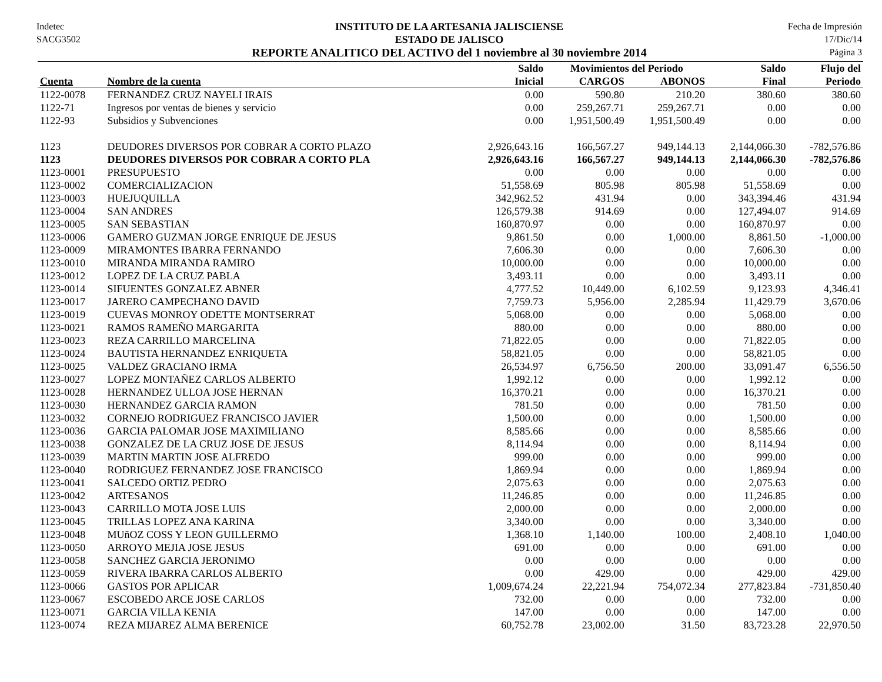Indetec
SACG3502
INSTITUTO DE LA ARTESANIA JALISCIENSE
ESTADO DE JALISCO
REPORTE ANALITICO DEL ACTIVO del 1 noviembre al 30 noviembre 2014
Fecha de Impresión
17/Dic/14
Página 3
| | | Saldo | Movimientos del Periodo | | Saldo | Flujo del |
| --- | --- | --- | --- | --- | --- | --- |
| Cuenta | Nombre de la cuenta | Inicial | CARGOS | ABONOS | Final | Periodo |
| 1122-0078 | FERNANDEZ CRUZ NAYELI IRAIS | 0.00 | 590.80 | 210.20 | 380.60 | 380.60 |
| 1122-71 | Ingresos por ventas de bienes y servicio | 0.00 | 259,267.71 | 259,267.71 | 0.00 | 0.00 |
| 1122-93 | Subsidios y Subvenciones | 0.00 | 1,951,500.49 | 1,951,500.49 | 0.00 | 0.00 |
| 1123 | DEUDORES DIVERSOS POR COBRAR A CORTO PLAZO | 2,926,643.16 | 166,567.27 | 949,144.13 | 2,144,066.30 | -782,576.86 |
| 1123 | DEUDORES DIVERSOS POR COBRAR A CORTO PLA | 2,926,643.16 | 166,567.27 | 949,144.13 | 2,144,066.30 | -782,576.86 |
| 1123-0001 | PRESUPUESTO | 0.00 | 0.00 | 0.00 | 0.00 | 0.00 |
| 1123-0002 | COMERCIALIZACION | 51,558.69 | 805.98 | 805.98 | 51,558.69 | 0.00 |
| 1123-0003 | HUEJUQUILLA | 342,962.52 | 431.94 | 0.00 | 343,394.46 | 431.94 |
| 1123-0004 | SAN ANDRES | 126,579.38 | 914.69 | 0.00 | 127,494.07 | 914.69 |
| 1123-0005 | SAN SEBASTIAN | 160,870.97 | 0.00 | 0.00 | 160,870.97 | 0.00 |
| 1123-0006 | GAMERO GUZMAN JORGE ENRIQUE DE JESUS | 9,861.50 | 0.00 | 1,000.00 | 8,861.50 | -1,000.00 |
| 1123-0009 | MIRAMONTES IBARRA FERNANDO | 7,606.30 | 0.00 | 0.00 | 7,606.30 | 0.00 |
| 1123-0010 | MIRANDA MIRANDA RAMIRO | 10,000.00 | 0.00 | 0.00 | 10,000.00 | 0.00 |
| 1123-0012 | LOPEZ DE LA CRUZ PABLA | 3,493.11 | 0.00 | 0.00 | 3,493.11 | 0.00 |
| 1123-0014 | SIFUENTES GONZALEZ ABNER | 4,777.52 | 10,449.00 | 6,102.59 | 9,123.93 | 4,346.41 |
| 1123-0017 | JARERO CAMPECHANO DAVID | 7,759.73 | 5,956.00 | 2,285.94 | 11,429.79 | 3,670.06 |
| 1123-0019 | CUEVAS MONROY ODETTE MONTSERRAT | 5,068.00 | 0.00 | 0.00 | 5,068.00 | 0.00 |
| 1123-0021 | RAMOS RAMEÑO MARGARITA | 880.00 | 0.00 | 0.00 | 880.00 | 0.00 |
| 1123-0023 | REZA CARRILLO MARCELINA | 71,822.05 | 0.00 | 0.00 | 71,822.05 | 0.00 |
| 1123-0024 | BAUTISTA HERNANDEZ ENRIQUETA | 58,821.05 | 0.00 | 0.00 | 58,821.05 | 0.00 |
| 1123-0025 | VALDEZ GRACIANO IRMA | 26,534.97 | 6,756.50 | 200.00 | 33,091.47 | 6,556.50 |
| 1123-0027 | LOPEZ MONTAÑEZ CARLOS ALBERTO | 1,992.12 | 0.00 | 0.00 | 1,992.12 | 0.00 |
| 1123-0028 | HERNANDEZ ULLOA JOSE HERNAN | 16,370.21 | 0.00 | 0.00 | 16,370.21 | 0.00 |
| 1123-0030 | HERNANDEZ GARCIA RAMON | 781.50 | 0.00 | 0.00 | 781.50 | 0.00 |
| 1123-0032 | CORNEJO RODRIGUEZ FRANCISCO JAVIER | 1,500.00 | 0.00 | 0.00 | 1,500.00 | 0.00 |
| 1123-0036 | GARCIA PALOMAR JOSE MAXIMILIANO | 8,585.66 | 0.00 | 0.00 | 8,585.66 | 0.00 |
| 1123-0038 | GONZALEZ DE LA CRUZ JOSE DE JESUS | 8,114.94 | 0.00 | 0.00 | 8,114.94 | 0.00 |
| 1123-0039 | MARTIN MARTIN JOSE ALFREDO | 999.00 | 0.00 | 0.00 | 999.00 | 0.00 |
| 1123-0040 | RODRIGUEZ FERNANDEZ JOSE FRANCISCO | 1,869.94 | 0.00 | 0.00 | 1,869.94 | 0.00 |
| 1123-0041 | SALCEDO ORTIZ PEDRO | 2,075.63 | 0.00 | 0.00 | 2,075.63 | 0.00 |
| 1123-0042 | ARTESANOS | 11,246.85 | 0.00 | 0.00 | 11,246.85 | 0.00 |
| 1123-0043 | CARRILLO MOTA JOSE LUIS | 2,000.00 | 0.00 | 0.00 | 2,000.00 | 0.00 |
| 1123-0045 | TRILLAS LOPEZ ANA KARINA | 3,340.00 | 0.00 | 0.00 | 3,340.00 | 0.00 |
| 1123-0048 | MUñOZ COSS Y LEON GUILLERMO | 1,368.10 | 1,140.00 | 100.00 | 2,408.10 | 1,040.00 |
| 1123-0050 | ARROYO MEJIA JOSE JESUS | 691.00 | 0.00 | 0.00 | 691.00 | 0.00 |
| 1123-0058 | SANCHEZ GARCIA JERONIMO | 0.00 | 0.00 | 0.00 | 0.00 | 0.00 |
| 1123-0059 | RIVERA IBARRA CARLOS ALBERTO | 0.00 | 429.00 | 0.00 | 429.00 | 429.00 |
| 1123-0066 | GASTOS POR APLICAR | 1,009,674.24 | 22,221.94 | 754,072.34 | 277,823.84 | -731,850.40 |
| 1123-0067 | ESCOBEDO ARCE JOSE CARLOS | 732.00 | 0.00 | 0.00 | 732.00 | 0.00 |
| 1123-0071 | GARCIA VILLA KENIA | 147.00 | 0.00 | 0.00 | 147.00 | 0.00 |
| 1123-0074 | REZA MIJAREZ ALMA BERENICE | 60,752.78 | 23,002.00 | 31.50 | 83,723.28 | 22,970.50 |